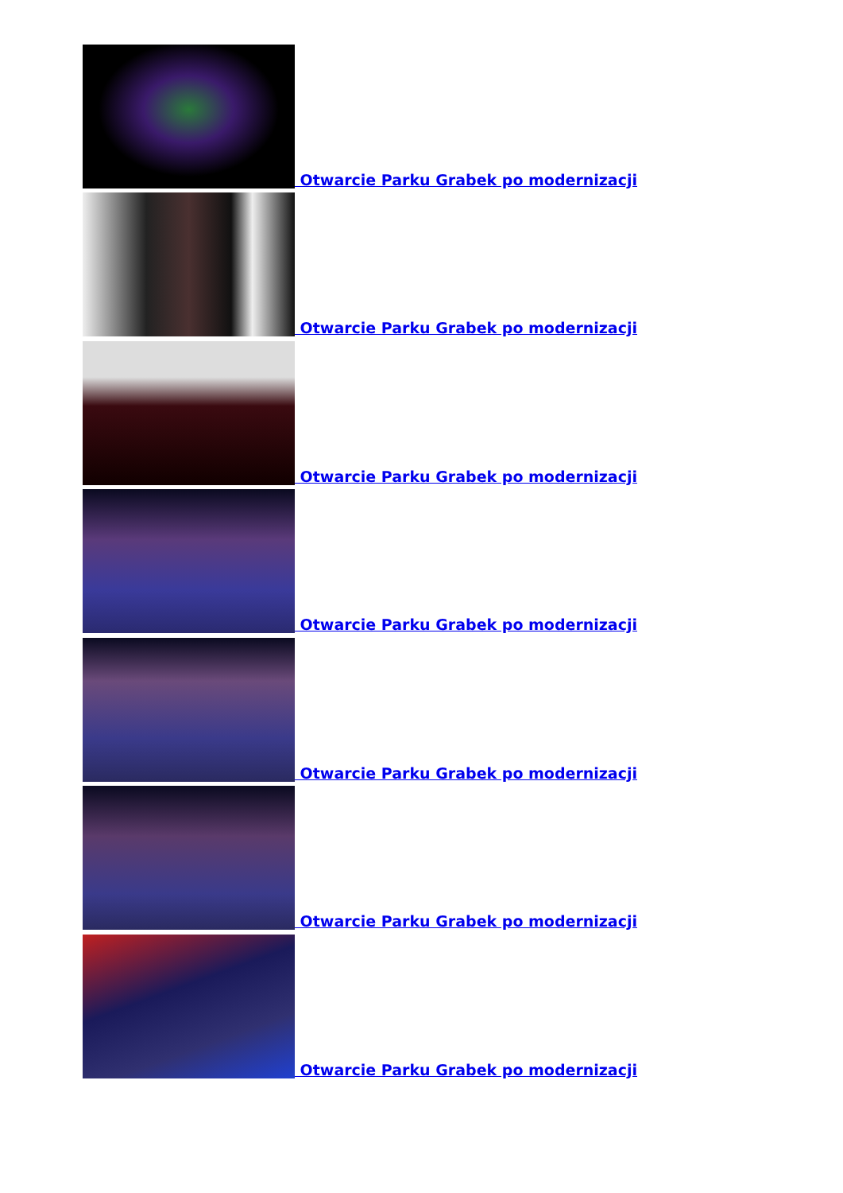Otwarcie Parku Grabek po modernizacji
Otwarcie Parku Grabek po modernizacji
Otwarcie Parku Grabek po modernizacji
Otwarcie Parku Grabek po modernizacji
Otwarcie Parku Grabek po modernizacji
Otwarcie Parku Grabek po modernizacji
Otwarcie Parku Grabek po modernizacji